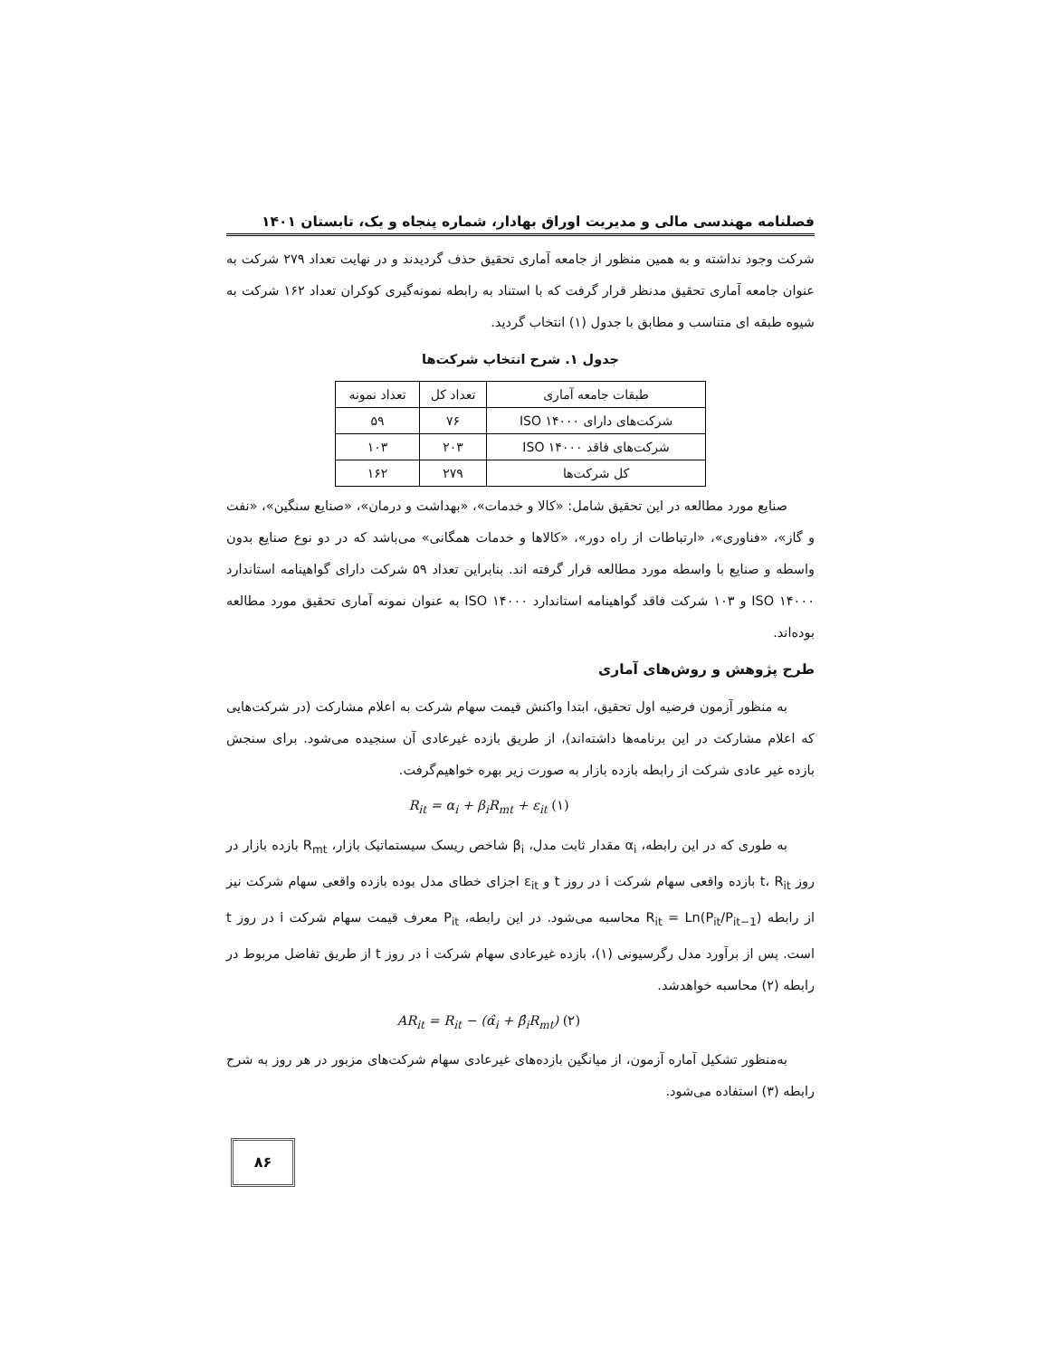فصلنامه مهندسی مالی و مدیریت اوراق بهادار، شماره پنجاه و یک، تابستان ۱۴۰۱
شرکت وجود نداشته و به همین منظور از جامعه آماری تحقیق حذف گردیدند و در نهایت تعداد ۲۷۹ شرکت به عنوان جامعه آماری تحقیق مدنظر قرار گرفت که با استناد به رابطه نمونه‌گیری کوکران تعداد ۱۶۲ شرکت به شیوه طبقه ای متناسب و مطابق با جدول (۱) انتخاب گردید.
جدول ۱. شرح انتخاب شرکت‌ها
| طبقات جامعه آماری | تعداد کل | تعداد نمونه |
| --- | --- | --- |
| شرکت‌های دارای ISO ۱۴۰۰۰ | ۷۶ | ۵۹ |
| شرکت‌های فاقد ISO ۱۴۰۰۰ | ۲۰۳ | ۱۰۳ |
| کل شرکت‌ها | ۲۷۹ | ۱۶۲ |
صنایع مورد مطالعه در این تحقیق شامل: «کالا و خدمات»، «بهداشت و درمان»، «صنایع سنگین»، «نفت و گاز»، «فناوری»، «ارتباطات از راه دور»، «کالاها و خدمات همگانی» می‌باشد که در دو نوع صنایع بدون واسطه و صنایع با واسطه مورد مطالعه قرار گرفته اند. بنابراین تعداد ۵۹ شرکت دارای گواهینامه استاندارد ISO ۱۴۰۰۰ و ۱۰۳ شرکت فاقد گواهینامه استاندارد ISO ۱۴۰۰۰ به عنوان نمونه آماری تحقیق مورد مطالعه بوده‌اند.
طرح پژوهش و روش‌های آماری
به منظور آزمون فرضیه اول تحقیق، ابتدا واکنش قیمت سهام شرکت به اعلام مشارکت (در شرکت‌هایی که اعلام مشارکت در این برنامه‌ها داشته‌اند)، از طریق بازده غیرعادی آن سنجیده می‌شود. برای سنجش بازده غیر عادی شرکت از رابطه بازده بازار به صورت زیر بهره خواهیم‌گرفت.
R<sub>it</sub> = α<sub>i</sub> + β<sub>i</sub>R<sub>mt</sub> + ε<sub>it</sub> (۱)
به طوری که در این رابطه، α<sub>i</sub> مقدار ثابت مدل، β<sub>i</sub> شاخص ریسک سیستماتیک بازار، R<sub>mt</sub> بازده بازار در روز t، R<sub>it</sub> بازده واقعی سهام شرکت i در روز t و ε<sub>it</sub> اجزای خطای مدل بوده بازده واقعی سهام شرکت نیز از رابطه R<sub>it</sub> = Ln(P<sub>it</sub>/P<sub>it−1</sub>) محاسبه می‌شود. در این رابطه، P<sub>it</sub> معرف قیمت سهام شرکت i در روز t است. پس از برآورد مدل رگرسیونی (۱)، بازده غیرعادی سهام شرکت i در روز t از طریق تفاضل مربوط در رابطه (۲) محاسبه خواهدشد.
AR<sub>it</sub> = R<sub>it</sub> − (α̂<sub>i</sub> + β̂<sub>i</sub>R<sub>mt</sub>) (۲)
به‌منظور تشکیل آماره آزمون، از میانگین بازده‌های غیرعادی سهام شرکت‌های مزبور در هر روز به شرح رابطه (۳) استفاده می‌شود.
۸۶